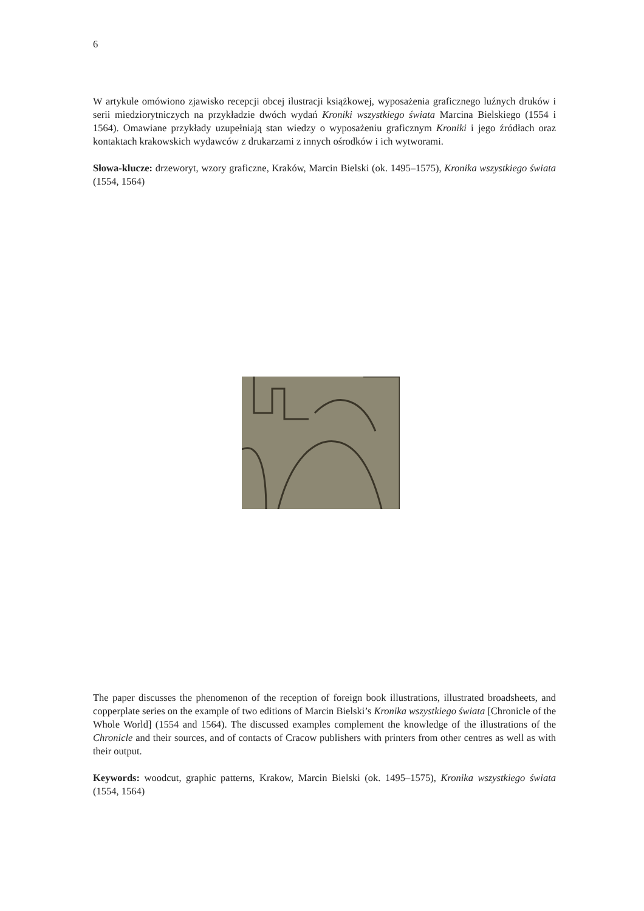6
W artykule omówiono zjawisko recepcji obcej ilustracji książkowej, wyposażenia graficznego luźnych druków i serii miedziorytniczych na przykładzie dwóch wydań Kroniki wszystkiego świata Marcina Bielskiego (1554 i 1564). Omawiane przykłady uzupełniają stan wiedzy o wyposażeniu graficznym Kroniki i jego źródłach oraz kontaktach krakowskich wydawców z drukarzami z innych ośrodków i ich wytworami.
Słowa-klucze: drzeworyt, wzory graficzne, Kraków, Marcin Bielski (ok. 1495–1575), Kronika wszystkiego świata (1554, 1564)
The paper discusses the phenomenon of the reception of foreign book illustrations, illustrated broadsheets, and copperplate series on the example of two editions of Marcin Bielski’s Kronika wszystkiego świata [Chronicle of the Whole World] (1554 and 1564). The discussed examples complement the knowledge of the illustrations of the Chronicle and their sources, and of contacts of Cracow publishers with printers from other centres as well as with their output.
Keywords: woodcut, graphic patterns, Krakow, Marcin Bielski (ok. 1495–1575), Kronika wszystkiego świata (1554, 1564)